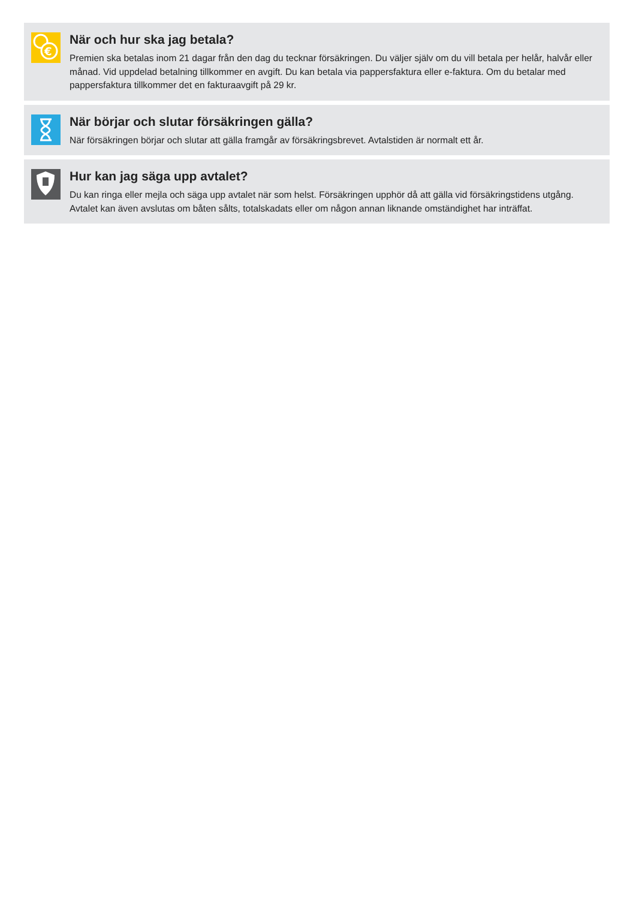€
När och hur ska jag betala?
Premien ska betalas inom 21 dagar från den dag du tecknar försäkringen. Du väljer själv om du vill betala per helår, halvår eller månad. Vid uppdelad betalning tillkommer en avgift. Du kan betala via pappersfaktura eller e-faktura. Om du betalar med pappersfaktura tillkommer det en fakturaavgift på 29 kr.
När börjar och slutar försäkringen gälla?
När försäkringen börjar och slutar att gälla framgår av försäkringsbrevet. Avtalstiden är normalt ett år.
Hur kan jag säga upp avtalet?
Du kan ringa eller mejla och säga upp avtalet när som helst. Försäkringen upphör då att gälla vid försäkringstidens utgång. Avtalet kan även avslutas om båten sålts, totalskadats eller om någon annan liknande omständighet har inträffat.